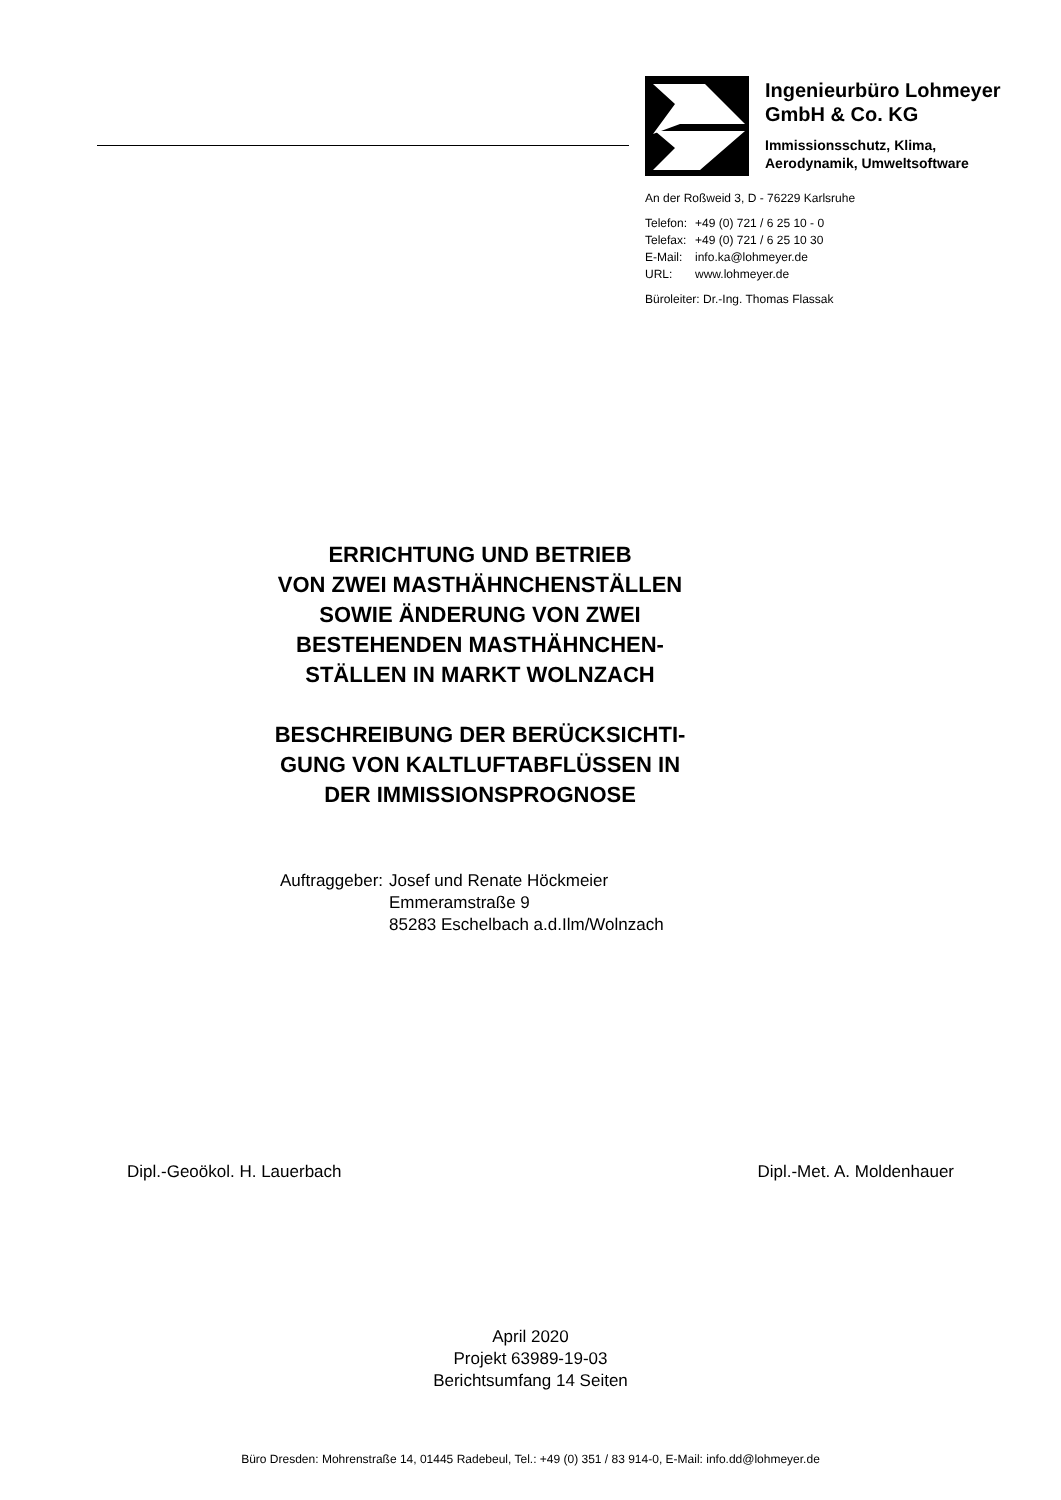Ingenieurbüro Lohmeyer
GmbH & Co. KG
Immissionsschutz, Klima,
Aerodynamik, Umweltsoftware
An der Roßweid 3, D - 76229 Karlsruhe
| Telefon: | +49 (0) 721 / 6 25 10 - 0 |
| Telefax: | +49 (0) 721 / 6 25 10 30 |
| E-Mail: | info.ka@lohmeyer.de |
| URL: | www.lohmeyer.de |
Büroleiter: Dr.-Ing. Thomas Flassak
ERRICHTUNG UND BETRIEB
VON ZWEI MASTHÄHNCHENSTÄLLEN
SOWIE ÄNDERUNG VON ZWEI
BESTEHENDEN MASTHÄHNCHEN-
STÄLLEN IN MARKT WOLNZACH
BESCHREIBUNG DER BERÜCKSICHTI-
GUNG VON KALTLUFTABFLÜSSEN IN
DER IMMISSIONSPROGNOSE
Auftraggeber: Josef und Renate Höckmeier
Emmeramstraße 9
85283 Eschelbach a.d.Ilm/Wolnzach
Dipl.-Geoökol. H. Lauerbach Dipl.-Met. A. Moldenhauer
April 2020
Projekt 63989-19-03
Berichtsumfang 14 Seiten
Büro Dresden: Mohrenstraße 14, 01445 Radebeul, Tel.: +49 (0) 351 / 83 914-0, E-Mail: info.dd@lohmeyer.de